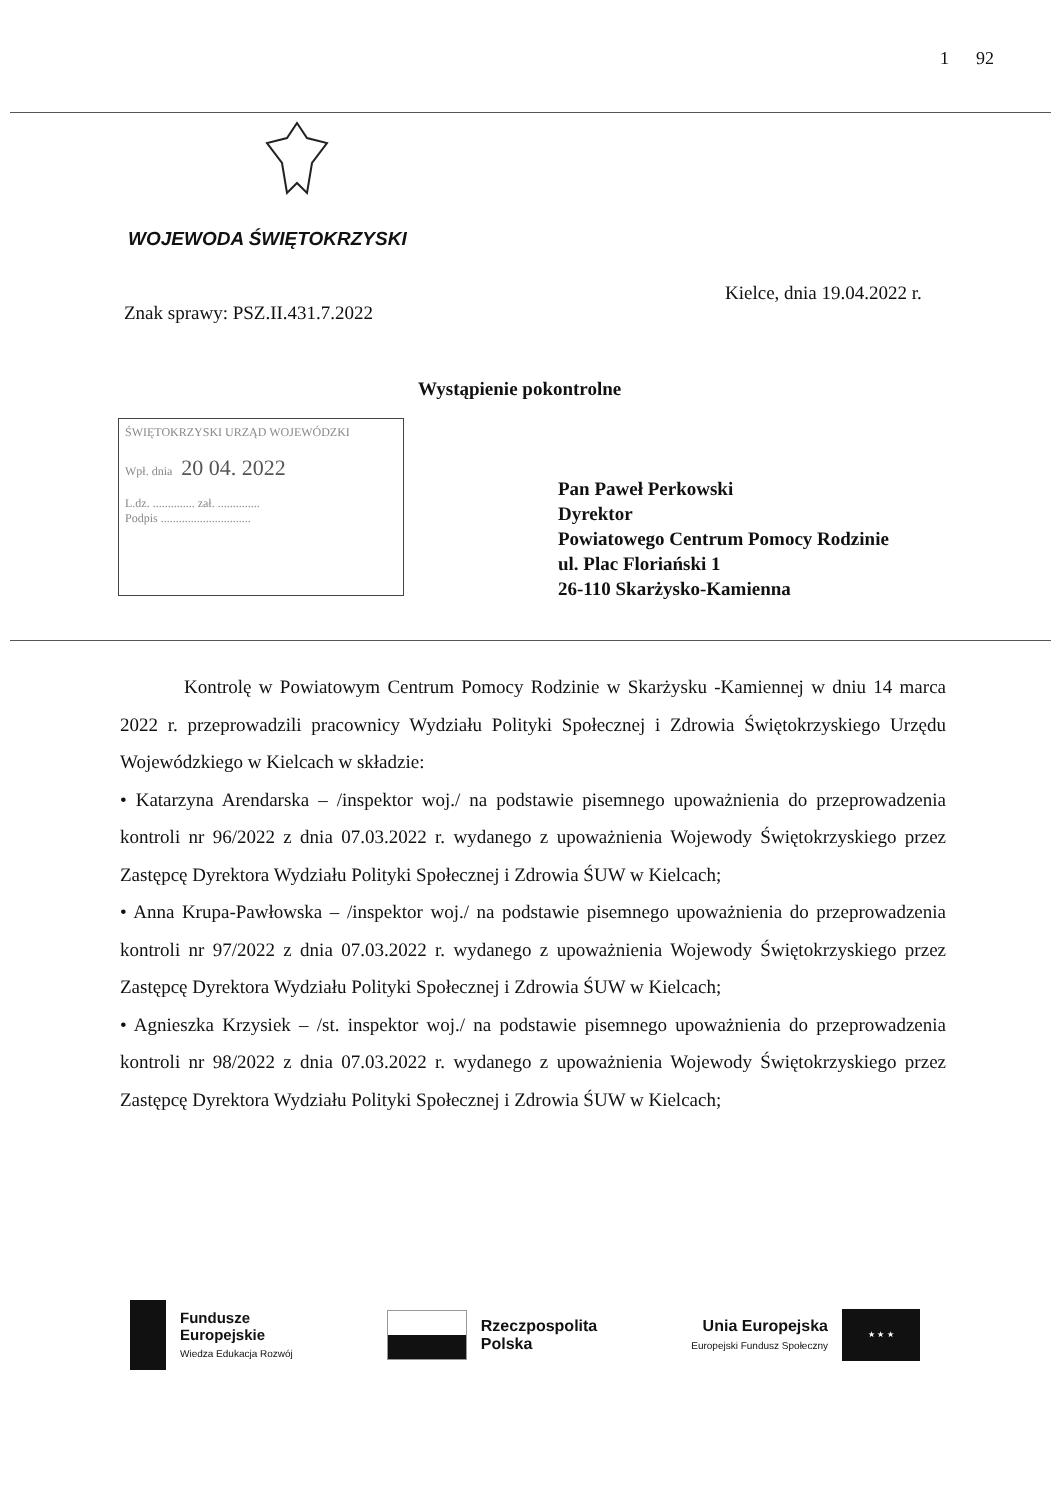1 92
WOJEWODA ŚWIĘTOKRZYSKI
Kielce, dnia 19.04.2022 r.
Znak sprawy: PSZ.II.431.7.2022
Wystąpienie pokontrolne
ŚWIĘTOKRZYSKI URZĄD WOJEWÓDZKI
Wpł. dnia 20 04. 2022
L.dz. .............. zał. ..............
Podpis ..............................
Pan Paweł Perkowski
Dyrektor
Powiatowego Centrum Pomocy Rodzinie
ul. Plac Floriański 1
26-110 Skarżysko-Kamienna
Kontrolę w Powiatowym Centrum Pomocy Rodzinie w Skarżysku -Kamiennej w dniu 14 marca 2022 r. przeprowadzili pracownicy Wydziału Polityki Społecznej i Zdrowia Świętokrzyskiego Urzędu Wojewódzkiego w Kielcach w składzie:
• Katarzyna Arendarska – /inspektor woj./ na podstawie pisemnego upoważnienia do przeprowadzenia kontroli nr 96/2022 z dnia 07.03.2022 r. wydanego z upoważnienia Wojewody Świętokrzyskiego przez Zastępcę Dyrektora Wydziału Polityki Społecznej i Zdrowia ŚUW w Kielcach;
• Anna Krupa-Pawłowska – /inspektor woj./ na podstawie pisemnego upoważnienia do przeprowadzenia kontroli nr 97/2022 z dnia 07.03.2022 r. wydanego z upoważnienia Wojewody Świętokrzyskiego przez Zastępcę Dyrektora Wydziału Polityki Społecznej i Zdrowia ŚUW w Kielcach;
• Agnieszka Krzysiek – /st. inspektor woj./ na podstawie pisemnego upoważnienia do przeprowadzenia kontroli nr 98/2022 z dnia 07.03.2022 r. wydanego z upoważnienia Wojewody Świętokrzyskiego przez Zastępcę Dyrektora Wydziału Polityki Społecznej i Zdrowia ŚUW w Kielcach;
Fundusze
Europejskie
Wiedza Edukacja Rozwój
Rzeczpospolita
Polska
Unia Europejska
Europejski Fundusz Społeczny
★ ★ ★